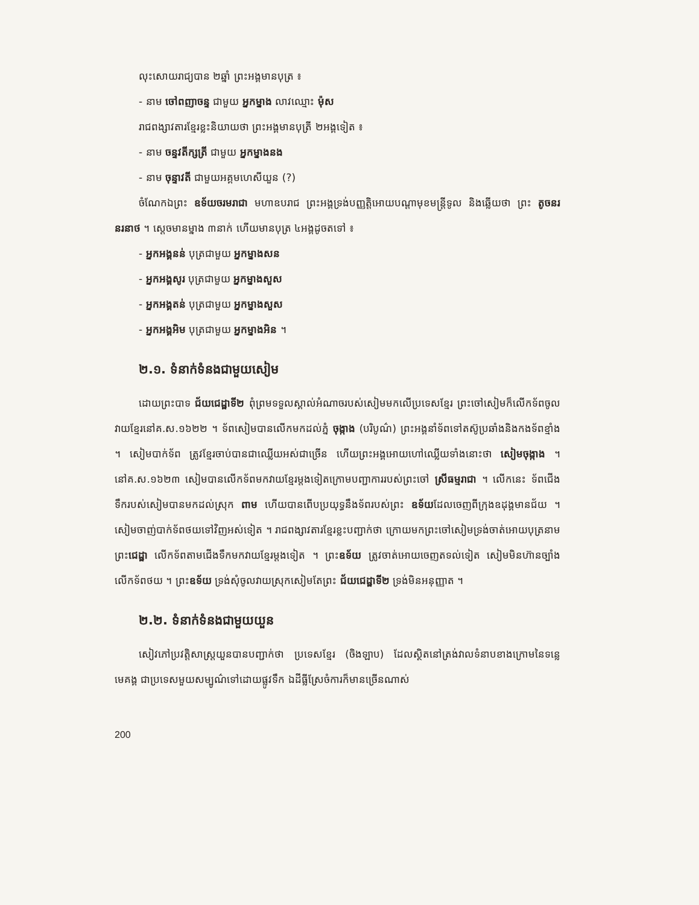លុះសោយរាជ្យបាន ២ឆ្នាំ ព្រះអង្គមានបុត្រ ៖
- នាម ចៅពញាចន្ទ ជាមួយ អ្នកម្នាង លាវឈ្មោះ ម៉ុស
រាជពង្សាវតារខ្មែរខ្លះនិយាយថា ព្រះអង្គមានបុត្រី ២អង្គទៀត ៖
- នាម ចន្ទវតីក្សត្រី ជាមួយ អ្នកម្នាងនង
- នាម ចុន្ទាវតី ជាមួយអគ្គមហេសីយួន (?)
ចំណែកឯព្រះ ឧទ័យចរមរាជា មហាឧបរាជ ព្រះអង្គទ្រង់បញ្ញត្តិអោយបណ្ដាមុខមន្ត្រីទូល និងឆ្លើយថា ព្រះ តូចនរនរនាថ ។ ស្ដេចមានម្នាង ៣នាក់ ហើយមានបុត្រ ៤អង្គដូចតទៅ ៖
- អ្នកអង្គនន់ បុត្រជាមួយ អ្នកម្នាងសន
- អ្នកអង្គសូរ បុត្រជាមួយ អ្នកម្នាងសួស
- អ្នកអង្គតន់ បុត្រជាមួយ អ្នកម្នាងសួស
- អ្នកអង្គអិម បុត្រជាមួយ អ្នកម្នាងអិន ។
២.១. ទំនាក់ទំនងជាមួយសៀម
ដោយព្រះបាទ ជ័យជេដ្ឋាទី២ ពុំព្រមទទួលស្គាល់អំណាចរបស់សៀមមកលើប្រទេសខ្មែរ ព្រះចៅសៀមក៏លើកទ័ពចូលវាយខ្មែរនៅគ.ស.១៦២២ ។ ទ័ពសៀមបានលើកមកដល់ភ្នំ ចុង្កាង (បរិបូណ៌) ព្រះអង្គនាំទ័ពទៅតស៊ូប្រឆាំងនិងកងទ័ពខ្មាំង ។ សៀមបាក់ទ័ព ត្រូវខ្មែរចាប់បានជាឈ្លើយអស់ជាច្រើន ហើយព្រះអង្គអោយហៅឈ្លើយទាំងនោះថា សៀមចុង្កាង ។ នៅគ.ស.១៦២៣ សៀមបានលើកទ័ពមកវាយខ្មែរម្ដងទៀតក្រោមបញ្ជាការរបស់ព្រះចៅ ស្រីធម្មរាជា ។ លើកនេះ ទ័ពជើងទឹករបស់សៀមបានមកដល់ស្រុក ពាម ហើយបានពើបប្រយុទ្ធនឹងទ័ពរបស់ព្រះ ឧទ័យដែលចេញពីក្រុងឧដុង្គមានជ័យ ។ សៀមចាញ់បាក់ទ័ពថយទៅវិញអស់ទៀត ។ រាជពង្សាវតារខ្មែរខ្លះបញ្ជាក់ថា ក្រោយមកព្រះចៅសៀមទ្រង់ចាត់អោយបុត្រនាមព្រះជេដ្ឋា លើកទ័ពតាមជើងទឹកមកវាយខ្មែរម្ដងទៀត ។ ព្រះឧទ័យ ត្រូវចាត់អោយចេញតទល់ទៀត សៀមមិនហ៊ានច្បាំងលើកទ័ពថយ ។ ព្រះឧទ័យ ទ្រង់សុំចូលវាយស្រុកសៀមតែព្រះ ជ័យជេដ្ឋាទី២ ទ្រង់មិនអនុញ្ញាត ។
២.២. ទំនាក់ទំនងជាមួយយួន
សៀវភៅប្រវត្តិសាស្ត្រយួនបានបញ្ជាក់ថា ប្រទេសខ្មែរ (ចិងឡាប) ដែលស្ថិតនៅត្រង់វាលទំនាបខាងក្រោមនៃទន្លេមេគង្គ ជាប្រទេសមួយសម្បូណ៌ទៅដោយផ្លូវទឹក ឯដីធ្លីស្រែចំការក៏មានច្រើនណាស់
200